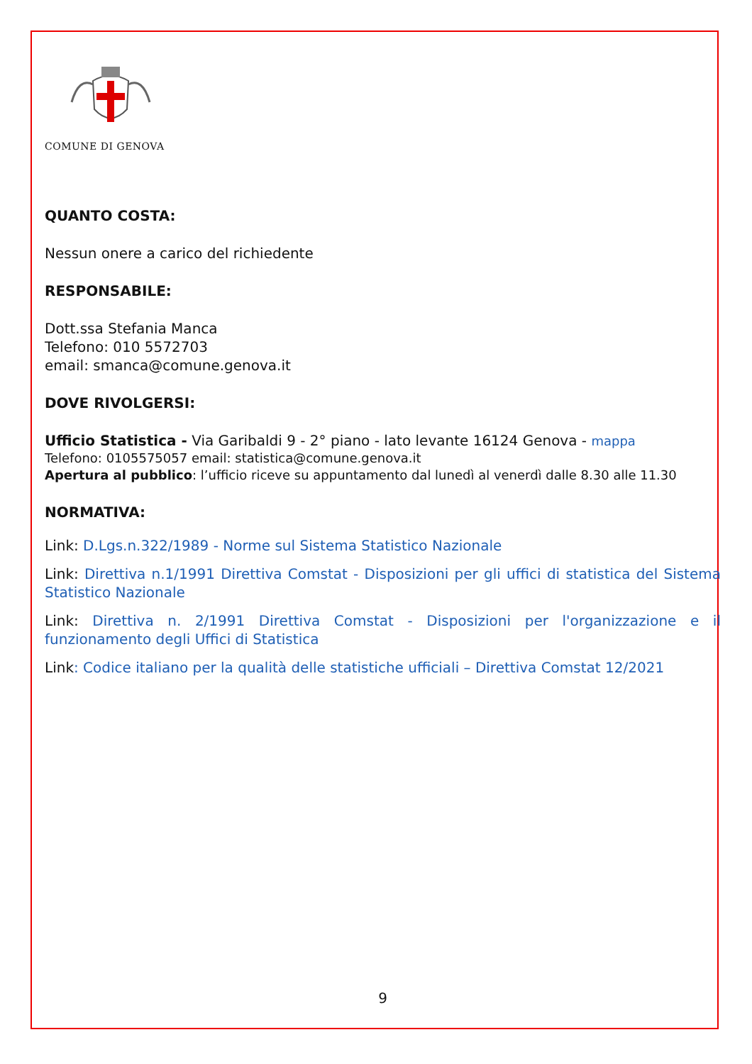COMUNE DI GENOVA
QUANTO COSTA:
Nessun onere a carico del richiedente
RESPONSABILE:
Dott.ssa Stefania Manca
Telefono: 010 5572703
email: smanca@comune.genova.it
DOVE RIVOLGERSI:
Ufficio Statistica - Via Garibaldi 9 - 2° piano - lato levante 16124 Genova - mappa
Telefono: 0105575057 email: statistica@comune.genova.it
Apertura al pubblico: l’ufficio riceve su appuntamento dal lunedì al venerdì dalle 8.30 alle 11.30
NORMATIVA:
Link: D.Lgs.n.322/1989 - Norme sul Sistema Statistico Nazionale
Link: Direttiva n.1/1991 Direttiva Comstat - Disposizioni per gli uffici di statistica del Sistema Statistico Nazionale
Link: Direttiva n. 2/1991 Direttiva Comstat - Disposizioni per l'organizzazione e il funzionamento degli Uffici di Statistica
Link: Codice italiano per la qualità delle statistiche ufficiali – Direttiva Comstat 12/2021
9